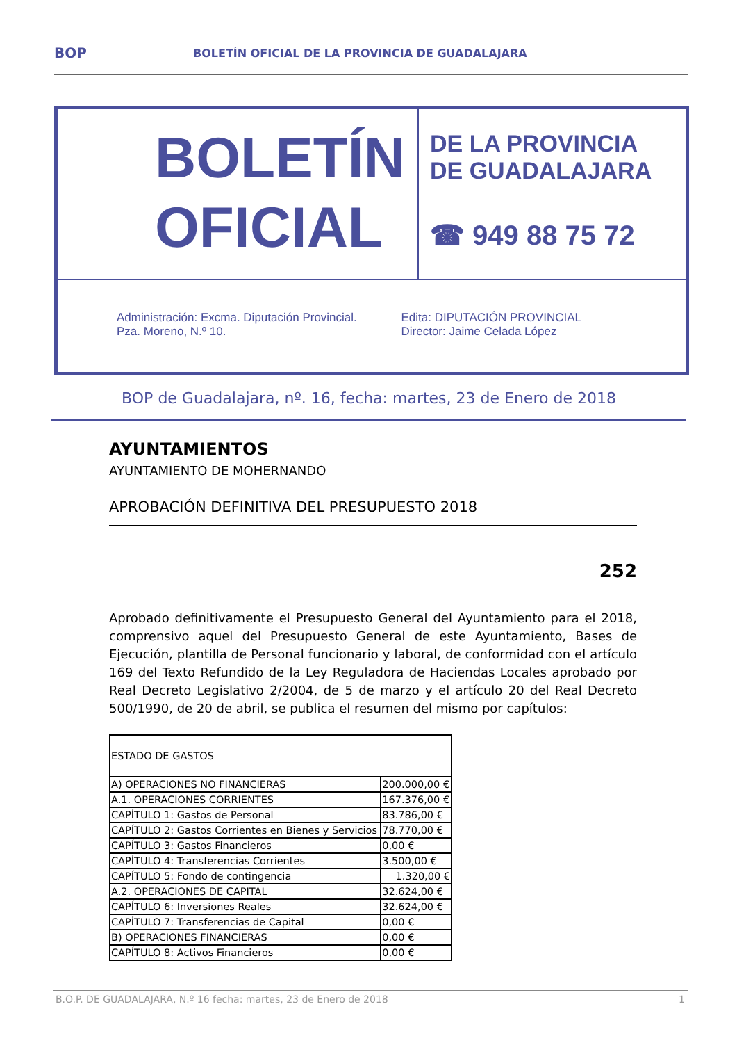BOP
BOLETÍN OFICIAL DE LA PROVINCIA DE GUADALAJARA
BOLETÍN
OFICIAL
DE LA PROVINCIA
DE GUADALAJARA
☎ 949 88 75 72
Administración: Excma. Diputación Provincial.
Pza. Moreno, N.º 10.
Edita: DIPUTACIÓN PROVINCIAL
Director: Jaime Celada López
BOP de Guadalajara, nº. 16, fecha: martes, 23 de Enero de 2018
AYUNTAMIENTOS
AYUNTAMIENTO DE MOHERNANDO
APROBACIÓN DEFINITIVA DEL PRESUPUESTO 2018
252
Aprobado definitivamente el Presupuesto General del Ayuntamiento para el 2018, comprensivo aquel del Presupuesto General de este Ayuntamiento, Bases de Ejecución, plantilla de Personal funcionario y laboral, de conformidad con el artículo 169 del Texto Refundido de la Ley Reguladora de Haciendas Locales aprobado por Real Decreto Legislativo 2/2004, de 5 de marzo y el artículo 20 del Real Decreto 500/1990, de 20 de abril, se publica el resumen del mismo por capítulos:
| ESTADO DE GASTOS | |
| A) OPERACIONES NO FINANCIERAS | 200.000,00 € |
| A.1. OPERACIONES CORRIENTES | 167.376,00 € |
| CAPÍTULO 1: Gastos de Personal | 83.786,00 € |
| CAPÍTULO 2: Gastos Corrientes en Bienes y Servicios | 78.770,00 € |
| CAPÍTULO 3: Gastos Financieros | 0,00 € |
| CAPÍTULO 4: Transferencias Corrientes | 3.500,00 € |
| CAPÍTULO 5: Fondo de contingencia | 1.320,00 € |
| A.2. OPERACIONES DE CAPITAL | 32.624,00 € |
| CAPÍTULO 6: Inversiones Reales | 32.624,00 € |
| CAPÍTULO 7: Transferencias de Capital | 0,00 € |
| B) OPERACIONES FINANCIERAS | 0,00 € |
| CAPÍTULO 8: Activos Financieros | 0,00 € |
B.O.P. DE GUADALAJARA, N.º 16 fecha: martes, 23 de Enero de 2018 1